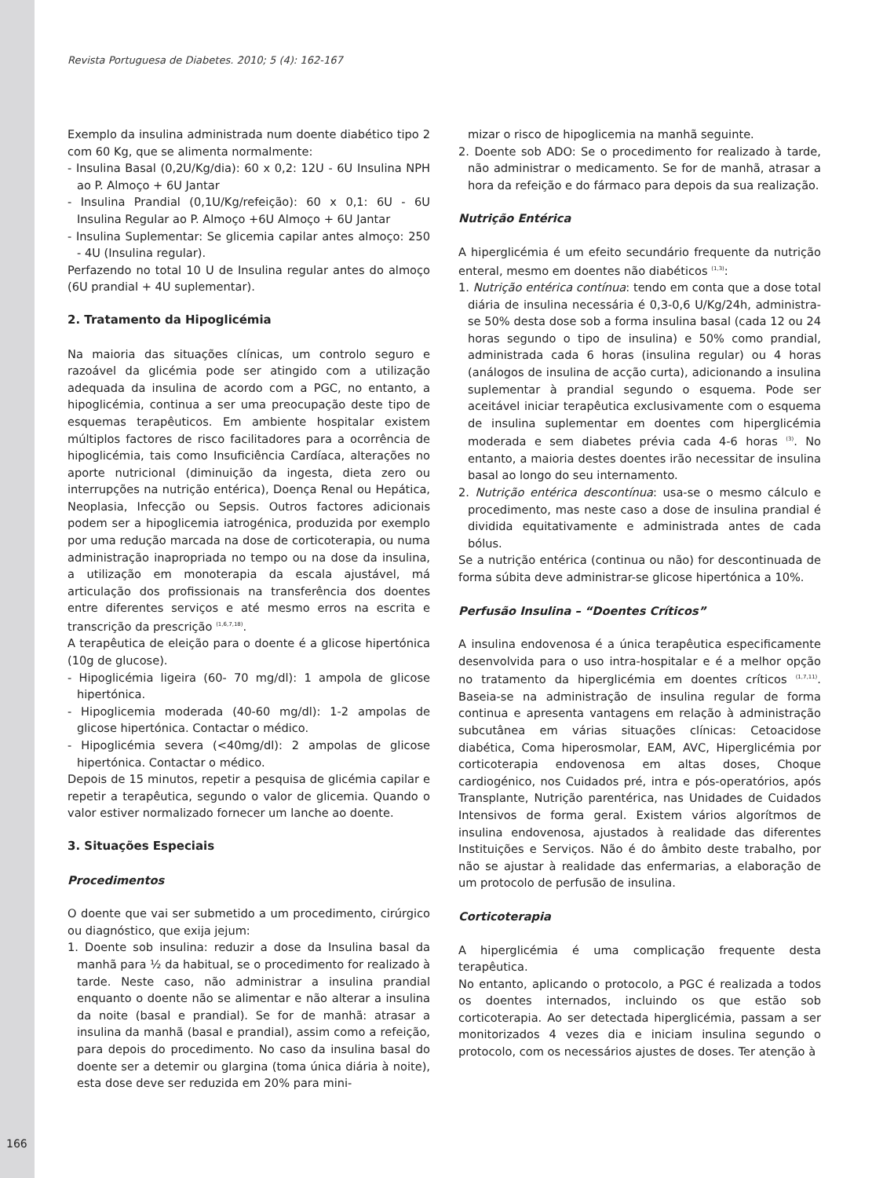Revista Portuguesa de Diabetes. 2010; 5 (4): 162-167
Exemplo da insulina administrada num doente diabético tipo 2 com 60 Kg, que se alimenta normalmente:
- Insulina Basal (0,2U/Kg/dia): 60 x 0,2: 12U - 6U Insulina NPH ao P. Almoço + 6U Jantar
- Insulina Prandial (0,1U/Kg/refeição): 60 x 0,1: 6U - 6U Insulina Regular ao P. Almoço +6U Almoço + 6U Jantar
- Insulina Suplementar: Se glicemia capilar antes almoço: 250 - 4U (Insulina regular).
Perfazendo no total 10 U de Insulina regular antes do almoço (6U prandial + 4U suplementar).
2. Tratamento da Hipoglicémia
Na maioria das situações clínicas, um controlo seguro e razoável da glicémia pode ser atingido com a utilização adequada da insulina de acordo com a PGC, no entanto, a hipoglicémia, continua a ser uma preocupação deste tipo de esquemas terapêuticos. Em ambiente hospitalar existem múltiplos factores de risco facilitadores para a ocorrência de hipoglicémia, tais como Insuficiência Cardíaca, alterações no aporte nutricional (diminuição da ingesta, dieta zero ou interrupções na nutrição entérica), Doença Renal ou Hepática, Neoplasia, Infecção ou Sepsis. Outros factores adicionais podem ser a hipoglicemia iatrogénica, produzida por exemplo por uma redução marcada na dose de corticoterapia, ou numa administração inapropriada no tempo ou na dose da insulina, a utilização em monoterapia da escala ajustável, má articulação dos profissionais na transferência dos doentes entre diferentes serviços e até mesmo erros na escrita e transcrição da prescrição <sup>(1,6,7,18)</sup>.
A terapêutica de eleição para o doente é a glicose hipertónica (10g de glucose).
- Hipoglicémia ligeira (60- 70 mg/dl): 1 ampola de glicose hipertónica.
- Hipoglicemia moderada (40-60 mg/dl): 1-2 ampolas de glicose hipertónica. Contactar o médico.
- Hipoglicémia severa (<40mg/dl): 2 ampolas de glicose hipertónica. Contactar o médico.
Depois de 15 minutos, repetir a pesquisa de glicémia capilar e repetir a terapêutica, segundo o valor de glicemia. Quando o valor estiver normalizado fornecer um lanche ao doente.
3. Situações Especiais
Procedimentos
O doente que vai ser submetido a um procedimento, cirúrgico ou diagnóstico, que exija jejum:
1. Doente sob insulina: reduzir a dose da Insulina basal da manhã para ½ da habitual, se o procedimento for realizado à tarde. Neste caso, não administrar a insulina prandial enquanto o doente não se alimentar e não alterar a insulina da noite (basal e prandial). Se for de manhã: atrasar a insulina da manhã (basal e prandial), assim como a refeição, para depois do procedimento. No caso da insulina basal do doente ser a detemir ou glargina (toma única diária à noite), esta dose deve ser reduzida em 20% para mini-
mizar o risco de hipoglicemia na manhã seguinte.
2. Doente sob ADO: Se o procedimento for realizado à tarde, não administrar o medicamento. Se for de manhã, atrasar a hora da refeição e do fármaco para depois da sua realização.
Nutrição Entérica
A hiperglicémia é um efeito secundário frequente da nutrição enteral, mesmo em doentes não diabéticos <sup>(1,3)</sup>:
1. Nutrição entérica contínua: tendo em conta que a dose total diária de insulina necessária é 0,3-0,6 U/Kg/24h, administra-se 50% desta dose sob a forma insulina basal (cada 12 ou 24 horas segundo o tipo de insulina) e 50% como prandial, administrada cada 6 horas (insulina regular) ou 4 horas (análogos de insulina de acção curta), adicionando a insulina suplementar à prandial segundo o esquema. Pode ser aceitável iniciar terapêutica exclusivamente com o esquema de insulina suplementar em doentes com hiperglicémia moderada e sem diabetes prévia cada 4-6 horas <sup>(3)</sup>. No entanto, a maioria destes doentes irão necessitar de insulina basal ao longo do seu internamento.
2. Nutrição entérica descontínua: usa-se o mesmo cálculo e procedimento, mas neste caso a dose de insulina prandial é dividida equitativamente e administrada antes de cada bólus.
Se a nutrição entérica (continua ou não) for descontinuada de forma súbita deve administrar-se glicose hipertónica a 10%.
Perfusão Insulina – “Doentes Críticos”
A insulina endovenosa é a única terapêutica especificamente desenvolvida para o uso intra-hospitalar e é a melhor opção no tratamento da hiperglicémia em doentes críticos <sup>(1,7,11)</sup>. Baseia-se na administração de insulina regular de forma continua e apresenta vantagens em relação à administração subcutânea em várias situações clínicas: Cetoacidose diabética, Coma hiperosmolar, EAM, AVC, Hiperglicémia por corticoterapia endovenosa em altas doses, Choque cardiogénico, nos Cuidados pré, intra e pós-operatórios, após Transplante, Nutrição parentérica, nas Unidades de Cuidados Intensivos de forma geral. Existem vários algorítmos de insulina endovenosa, ajustados à realidade das diferentes Instituições e Serviços. Não é do âmbito deste trabalho, por não se ajustar à realidade das enfermarias, a elaboração de um protocolo de perfusão de insulina.
Corticoterapia
A hiperglicémia é uma complicação frequente desta terapêutica.
No entanto, aplicando o protocolo, a PGC é realizada a todos os doentes internados, incluindo os que estão sob corticoterapia. Ao ser detectada hiperglicémia, passam a ser monitorizados 4 vezes dia e iniciam insulina segundo o protocolo, com os necessários ajustes de doses. Ter atenção à
166